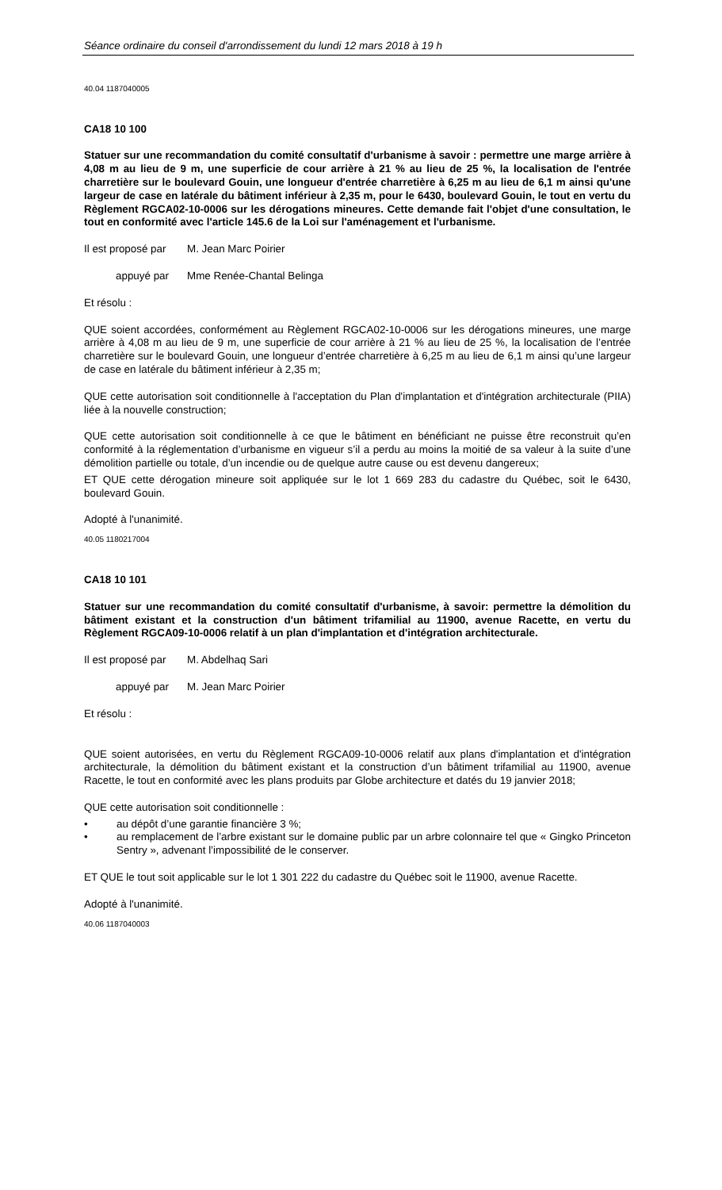Séance ordinaire du conseil d'arrondissement du lundi 12 mars 2018 à 19 h
40.04 1187040005
CA18 10 100
Statuer sur une recommandation du comité consultatif d'urbanisme à savoir : permettre une marge arrière à 4,08 m au lieu de 9 m, une superficie de cour arrière à 21 % au lieu de 25 %, la localisation de l'entrée charretière sur le boulevard Gouin, une longueur d'entrée charretière à 6,25 m au lieu de 6,1 m ainsi qu'une largeur de case en latérale du bâtiment inférieur à 2,35 m, pour le 6430, boulevard Gouin, le tout en vertu du Règlement RGCA02-10-0006 sur les dérogations mineures. Cette demande fait l'objet d'une consultation, le tout en conformité avec l'article 145.6 de la Loi sur l'aménagement et l'urbanisme.
Il est proposé par M. Jean Marc Poirier
appuyé par Mme Renée-Chantal Belinga
Et résolu :
QUE soient accordées, conformément au Règlement RGCA02-10-0006 sur les dérogations mineures, une marge arrière à 4,08 m au lieu de 9 m, une superficie de cour arrière à 21 % au lieu de 25 %, la localisation de l’entrée charretière sur le boulevard Gouin, une longueur d’entrée charretière à 6,25 m au lieu de 6,1 m ainsi qu’une largeur de case en latérale du bâtiment inférieur à 2,35 m;
QUE cette autorisation soit conditionnelle à l'acceptation du Plan d'implantation et d'intégration architecturale (PIIA) liée à la nouvelle construction;
QUE cette autorisation soit conditionnelle à ce que le bâtiment en bénéficiant ne puisse être reconstruit qu’en conformité à la réglementation d’urbanisme en vigueur s’il a perdu au moins la moitié de sa valeur à la suite d’une démolition partielle ou totale, d’un incendie ou de quelque autre cause ou est devenu dangereux;
ET QUE cette dérogation mineure soit appliquée sur le lot 1 669 283 du cadastre du Québec, soit le 6430, boulevard Gouin.
Adopté à l'unanimité.
40.05 1180217004
CA18 10 101
Statuer sur une recommandation du comité consultatif d'urbanisme, à savoir: permettre la démolition du bâtiment existant et la construction d'un bâtiment trifamilial au 11900, avenue Racette, en vertu du Règlement RGCA09-10-0006 relatif à un plan d'implantation et d'intégration architecturale.
Il est proposé par M. Abdelhaq Sari
appuyé par M. Jean Marc Poirier
Et résolu :
QUE soient autorisées, en vertu du Règlement RGCA09-10-0006 relatif aux plans d'implantation et d'intégration architecturale, la démolition du bâtiment existant et la construction d’un bâtiment trifamilial au 11900, avenue Racette, le tout en conformité avec les plans produits par Globe architecture et datés du 19 janvier 2018;
QUE cette autorisation soit conditionnelle :
• au dépôt d’une garantie financière 3 %;
• au remplacement de l’arbre existant sur le domaine public par un arbre colonnaire tel que « Gingko Princeton Sentry », advenant l’impossibilité de le conserver.
ET QUE le tout soit applicable sur le lot 1 301 222 du cadastre du Québec soit le 11900, avenue Racette.
Adopté à l'unanimité.
40.06 1187040003